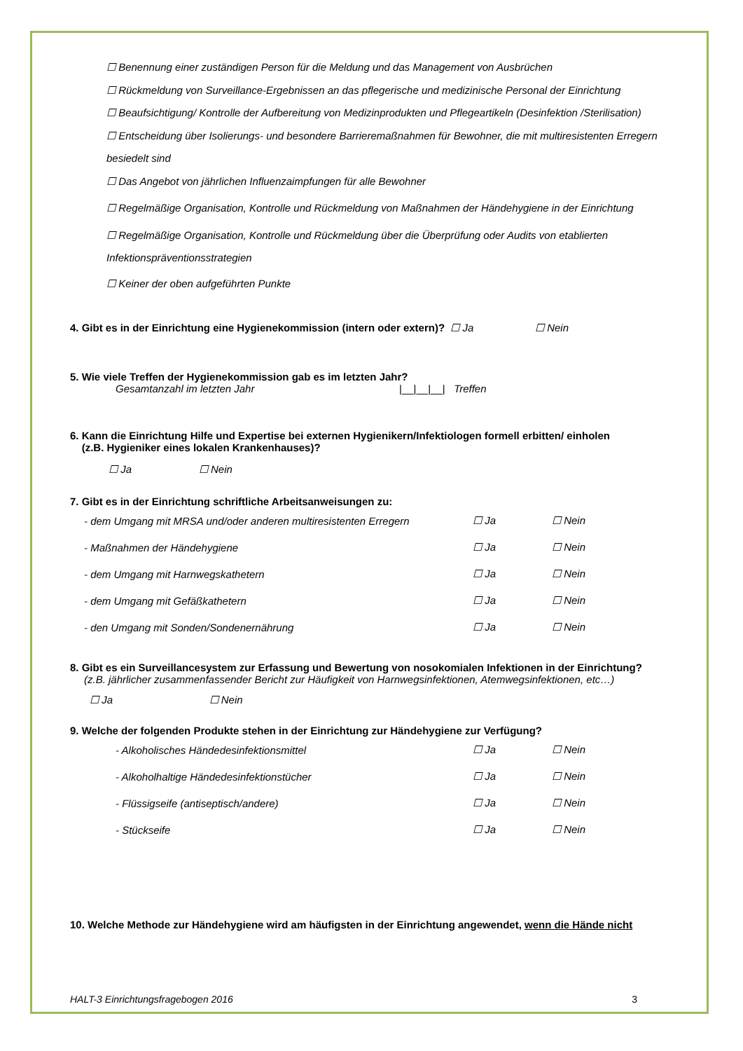☐ Benennung einer zuständigen Person für die Meldung und das Management von Ausbrüchen
☐ Rückmeldung von Surveillance-Ergebnissen an das pflegerische und medizinische Personal der Einrichtung
☐ Beaufsichtigung/ Kontrolle der Aufbereitung von Medizinprodukten und Pflegeartikeln (Desinfektion /Sterilisation)
☐ Entscheidung über Isolierungs- und besondere Barrieremaßnahmen für Bewohner, die mit multiresistenten Erregern besiedelt sind
☐ Das Angebot von jährlichen Influenzaimpfungen für alle Bewohner
☐ Regelmäßige Organisation, Kontrolle und Rückmeldung von Maßnahmen der Händehygiene in der Einrichtung
☐ Regelmäßige Organisation, Kontrolle und Rückmeldung über die Überprüfung oder Audits von etablierten Infektionspräventionsstrategien
☐ Keiner der oben aufgeführten Punkte
4. Gibt es in der Einrichtung eine Hygienekommission (intern oder extern)? ☐ Ja ☐ Nein
5. Wie viele Treffen der Hygienekommission gab es im letzten Jahr?
Gesamtanzahl im letzten Jahr |__|__|__| Treffen
6. Kann die Einrichtung Hilfe und Expertise bei externen Hygienikern/Infektiologen formell erbitten/ einholen
(z.B. Hygieniker eines lokalen Krankenhauses)?
☐ Ja ☐ Nein
7. Gibt es in der Einrichtung schriftliche Arbeitsanweisungen zu:
- dem Umgang mit MRSA und/oder anderen multiresistenten Erregern ☐ Ja ☐ Nein
- Maßnahmen der Händehygiene ☐ Ja ☐ Nein
- dem Umgang mit Harnwegskathetern ☐ Ja ☐ Nein
- dem Umgang mit Gefäßkathetern ☐ Ja ☐ Nein
- den Umgang mit Sonden/Sondenernährung ☐ Ja ☐ Nein
8. Gibt es ein Surveillancesystem zur Erfassung und Bewertung von nosokomialen Infektionen in der Einrichtung?
(z.B. jährlicher zusammenfassender Bericht zur Häufigkeit von Harnwegsinfektionen, Atemwegsinfektionen, etc…)
☐ Ja ☐ Nein
9. Welche der folgenden Produkte stehen in der Einrichtung zur Händehygiene zur Verfügung?
- Alkoholisches Händedesinfektionsmittel ☐ Ja ☐ Nein
- Alkoholhaltige Händedesinfektionstücher ☐ Ja ☐ Nein
- Flüssigseife (antiseptisch/andere) ☐ Ja ☐ Nein
- Stückseife ☐ Ja ☐ Nein
10. Welche Methode zur Händehygiene wird am häufigsten in der Einrichtung angewendet, wenn die Hände nicht
HALT-3 Einrichtungsfragebogen 2016 3